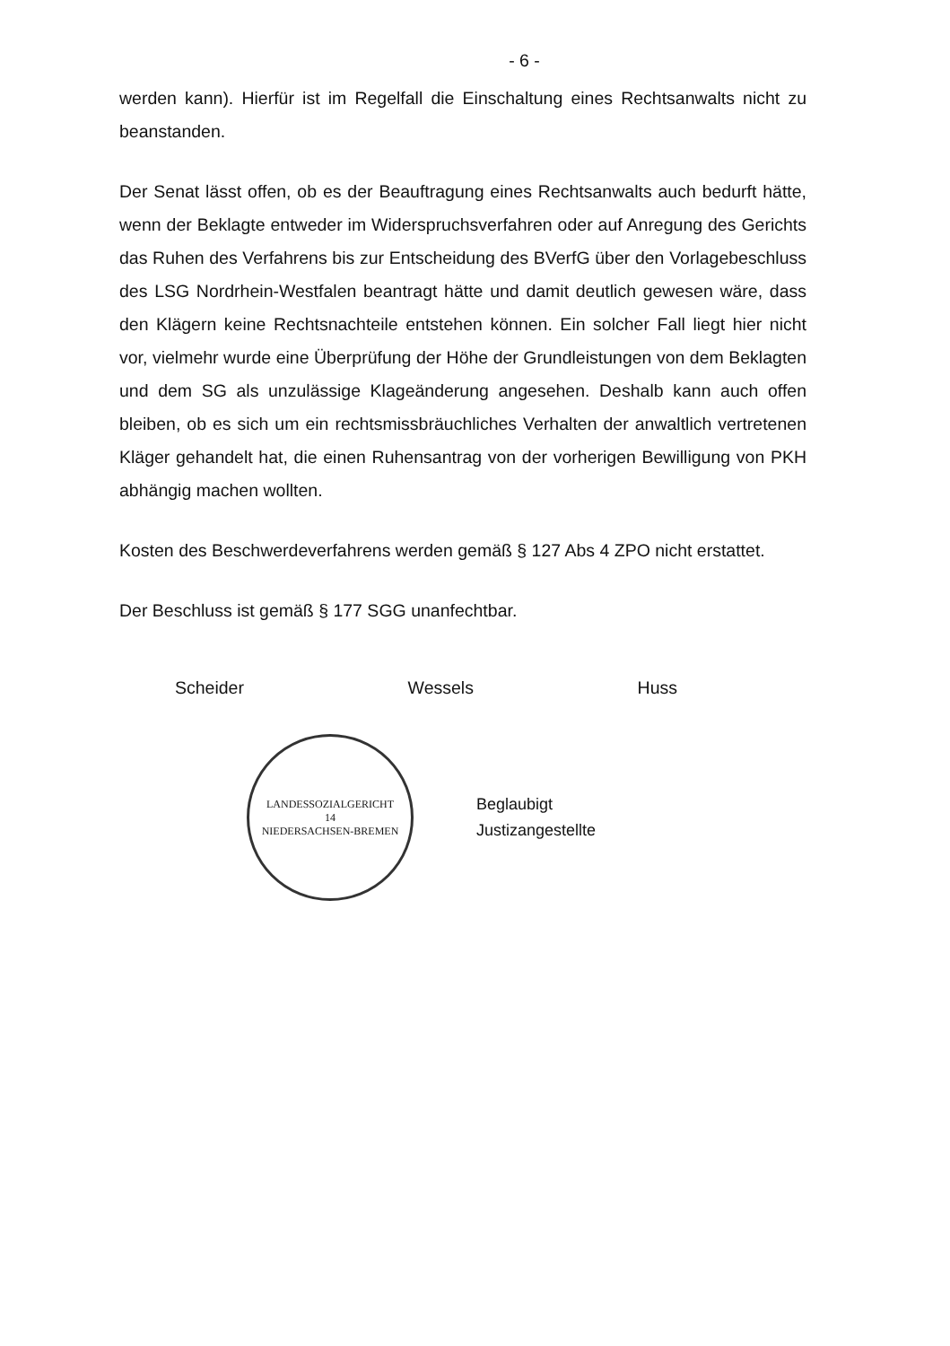- 6 -
werden kann). Hierfür ist im Regelfall die Einschaltung eines Rechtsanwalts nicht zu beanstanden.
Der Senat lässt offen, ob es der Beauftragung eines Rechtsanwalts auch bedurft hätte, wenn der Beklagte entweder im Widerspruchsverfahren oder auf Anregung des Gerichts das Ruhen des Verfahrens bis zur Entscheidung des BVerfG über den Vorlagebeschluss des LSG Nordrhein-Westfalen beantragt hätte und damit deutlich gewesen wäre, dass den Klägern keine Rechtsnachteile entstehen können. Ein solcher Fall liegt hier nicht vor, vielmehr wurde eine Überprüfung der Höhe der Grundleistungen von dem Beklagten und dem SG als unzulässige Klageänderung angesehen. Deshalb kann auch offen bleiben, ob es sich um ein rechtsmissbräuchliches Verhalten der anwaltlich vertretenen Kläger gehandelt hat, die einen Ruhensantrag von der vorherigen Bewilligung von PKH abhängig machen wollten.
Kosten des Beschwerdeverfahrens werden gemäß § 127 Abs 4 ZPO nicht erstattet.
Der Beschluss ist gemäß § 177 SGG unanfechtbar.
Scheider Wessels Huss
LANDESSOZIALGERICHT
14
NIEDERSACHSEN-BREMEN
Beglaubigt
Justizangestellte